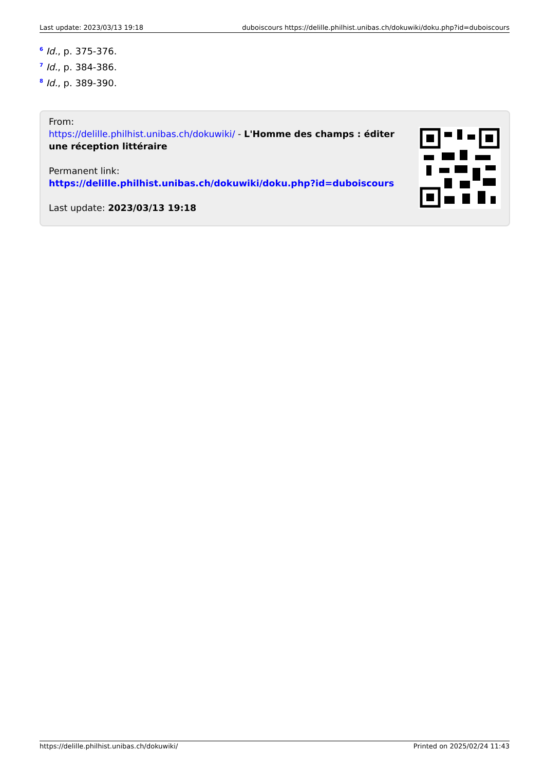Last update: 2023/03/13 19:18 duboiscours https://delille.philhist.unibas.ch/dokuwiki/doku.php?id=duboiscours
<sup>6</sup> Id., p. 375-376.
<sup>7</sup> Id., p. 384-386.
<sup>8</sup> Id., p. 389-390.
From:
https://delille.philhist.unibas.ch/dokuwiki/ - L'Homme des champs : éditer une réception littéraire
Permanent link:
https://delille.philhist.unibas.ch/dokuwiki/doku.php?id=duboiscours
Last update: 2023/03/13 19:18
https://delille.philhist.unibas.ch/dokuwiki/ Printed on 2025/02/24 11:43